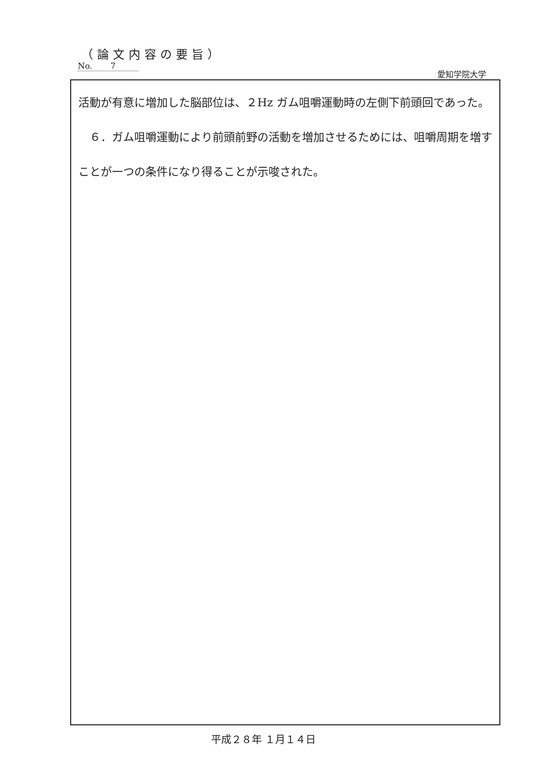（論文内容の要旨）
No. 7
愛知学院大学
活動が有意に増加した脳部位は、２Hz ガム咀嚼運動時の左側下前頭回であった。
　６．ガム咀嚼運動により前頭前野の活動を増加させるためには、咀嚼周期を増すことが一つの条件になり得ることが示唆された。
平成２８年 １月１４日